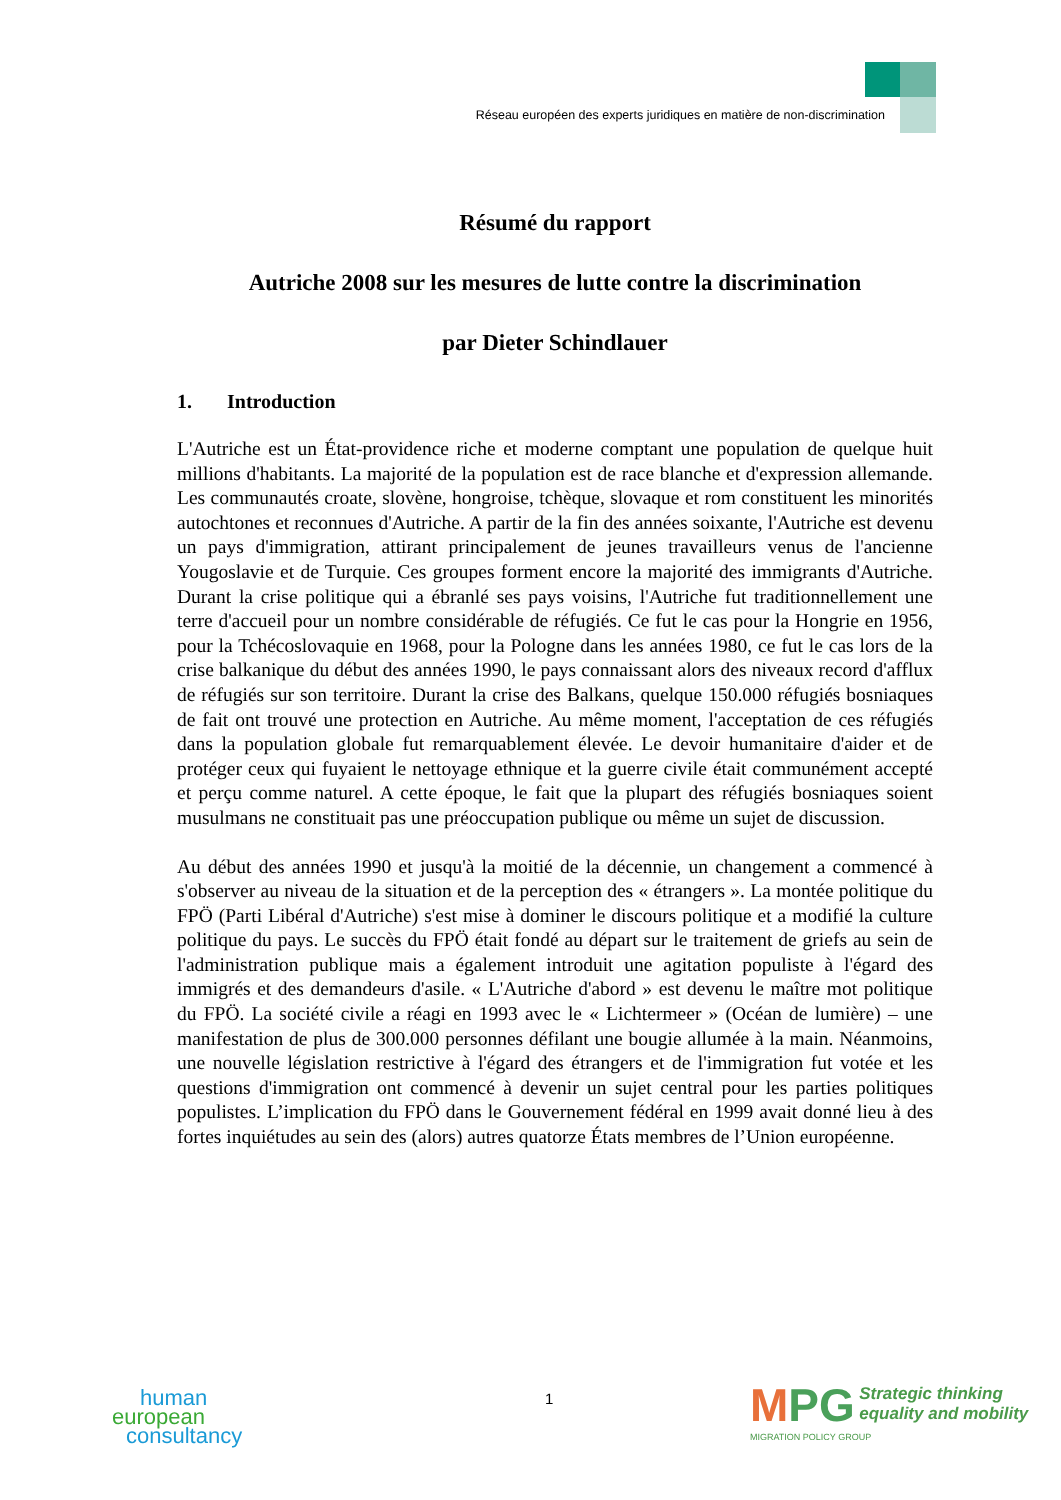Réseau européen des experts juridiques en matière de non-discrimination
Résumé du rapport
Autriche 2008 sur les mesures de lutte contre la discrimination
par Dieter Schindlauer
1. Introduction
L'Autriche est un État-providence riche et moderne comptant une population de quelque huit millions d'habitants. La majorité de la population est de race blanche et d'expression allemande. Les communautés croate, slovène, hongroise, tchèque, slovaque et rom constituent les minorités autochtones et reconnues d'Autriche. A partir de la fin des années soixante, l'Autriche est devenu un pays d'immigration, attirant principalement de jeunes travailleurs venus de l'ancienne Yougoslavie et de Turquie. Ces groupes forment encore la majorité des immigrants d'Autriche. Durant la crise politique qui a ébranlé ses pays voisins, l'Autriche fut traditionnellement une terre d'accueil pour un nombre considérable de réfugiés. Ce fut le cas pour la Hongrie en 1956, pour la Tchécoslovaquie en 1968, pour la Pologne dans les années 1980, ce fut le cas lors de la crise balkanique du début des années 1990, le pays connaissant alors des niveaux record d'afflux de réfugiés sur son territoire. Durant la crise des Balkans, quelque 150.000 réfugiés bosniaques de fait ont trouvé une protection en Autriche. Au même moment, l'acceptation de ces réfugiés dans la population globale fut remarquablement élevée. Le devoir humanitaire d'aider et de protéger ceux qui fuyaient le nettoyage ethnique et la guerre civile était communément accepté et perçu comme naturel. A cette époque, le fait que la plupart des réfugiés bosniaques soient musulmans ne constituait pas une préoccupation publique ou même un sujet de discussion.
Au début des années 1990 et jusqu'à la moitié de la décennie, un changement a commencé à s'observer au niveau de la situation et de la perception des « étrangers ». La montée politique du FPÖ (Parti Libéral d'Autriche) s'est mise à dominer le discours politique et a modifié la culture politique du pays. Le succès du FPÖ était fondé au départ sur le traitement de griefs au sein de l'administration publique mais a également introduit une agitation populiste à l'égard des immigrés et des demandeurs d'asile. « L'Autriche d'abord » est devenu le maître mot politique du FPÖ. La société civile a réagi en 1993 avec le « Lichtermeer » (Océan de lumière) – une manifestation de plus de 300.000 personnes défilant une bougie allumée à la main. Néanmoins, une nouvelle législation restrictive à l'égard des étrangers et de l'immigration fut votée et les questions d'immigration ont commencé à devenir un sujet central pour les parties politiques populistes. L’implication du FPÖ dans le Gouvernement fédéral en 1999 avait donné lieu à des fortes inquiétudes au sein des (alors) autres quatorze États membres de l’Union européenne.
human
european
consultancy
1
MPG Strategic thinking
equality and mobility
MIGRATION POLICY GROUP